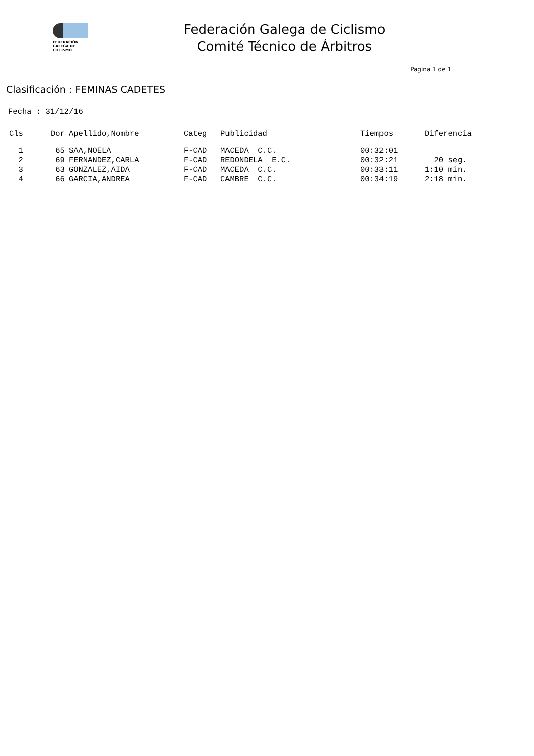FEDERACIÓN
GALEGA DE
CICLISMO
Federación Galega de Ciclismo
Comité Técnico de Árbitros
Pagina 1 de 1
Clasificación : FEMINAS CADETES
Fecha : 31/12/16
| Cls | Dor | Apellido,Nombre | Categ | Publicidad | Tiempos | Diferencia |
| --- | --- | --- | --- | --- | --- | --- |
| 1 | 65 | SAA,NOELA | F-CAD | MACEDA C.C. | 00:32:01 | |
| 2 | 69 | FERNANDEZ,CARLA | F-CAD | REDONDELA E.C. | 00:32:21 | 20 seg. |
| 3 | 63 | GONZALEZ,AIDA | F-CAD | MACEDA C.C. | 00:33:11 | 1:10 min. |
| 4 | 66 | GARCIA,ANDREA | F-CAD | CAMBRE C.C. | 00:34:19 | 2:18 min. |